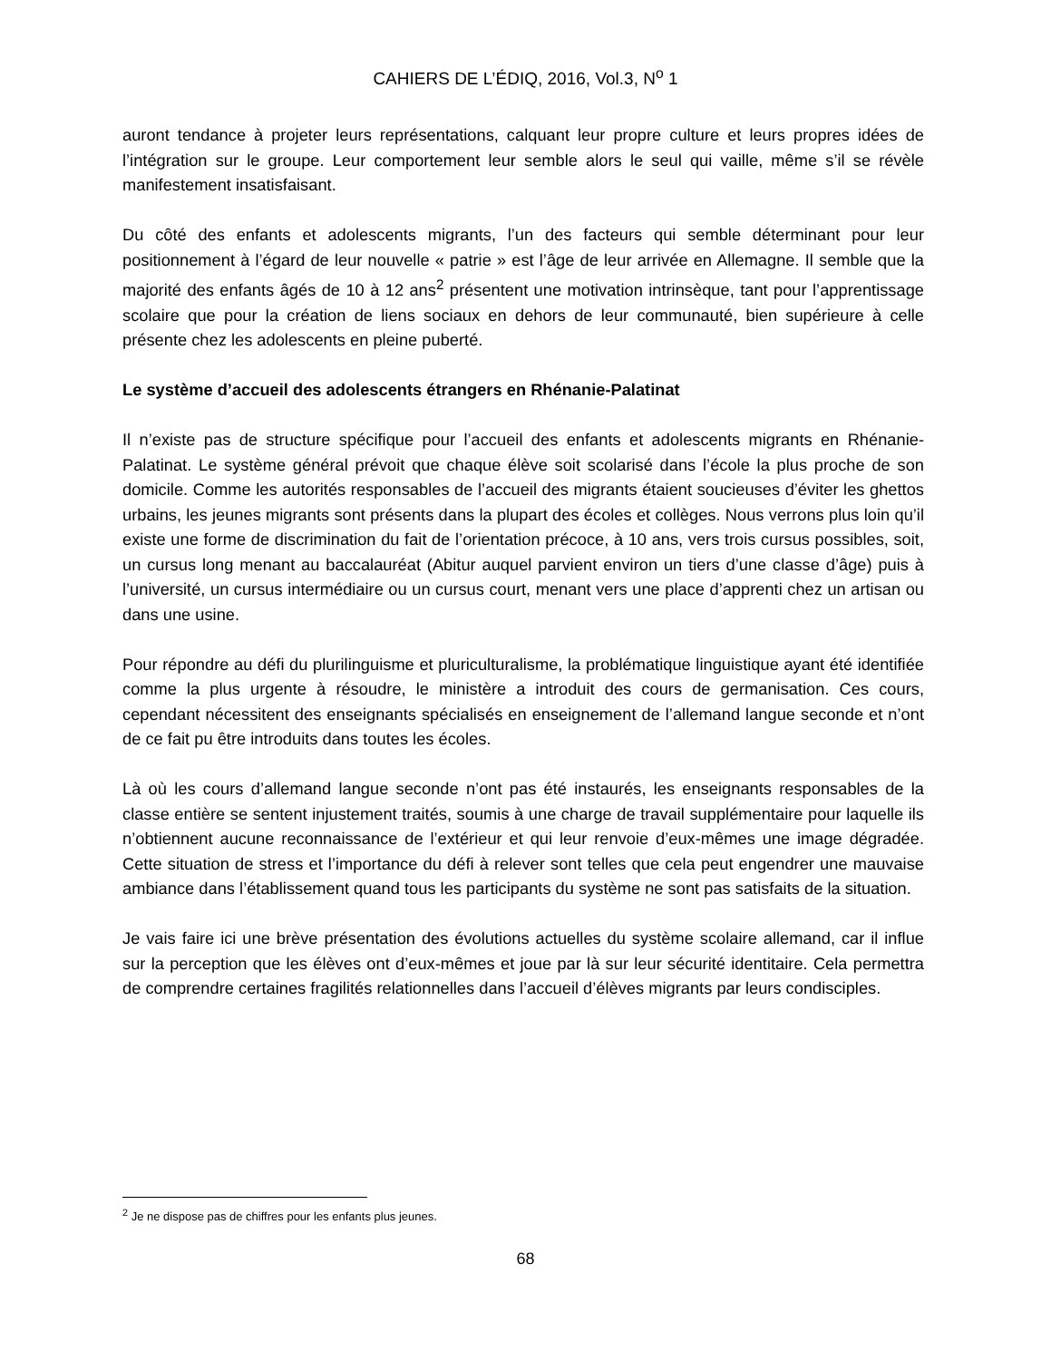CAHIERS DE L’ÉDIQ, 2016, Vol.3, N<sup>o</sup> 1
auront tendance à projeter leurs représentations, calquant leur propre culture et leurs propres idées de l’intégration sur le groupe. Leur comportement leur semble alors le seul qui vaille, même s’il se révèle manifestement insatisfaisant.
Du côté des enfants et adolescents migrants, l’un des facteurs qui semble déterminant pour leur positionnement à l’égard de leur nouvelle « patrie » est l’âge de leur arrivée en Allemagne. Il semble que la majorité des enfants âgés de 10 à 12 ans<sup>2</sup> présentent une motivation intrinsèque, tant pour l’apprentissage scolaire que pour la création de liens sociaux en dehors de leur communauté, bien supérieure à celle présente chez les adolescents en pleine puberté.
Le système d’accueil des adolescents étrangers en Rhénanie-Palatinat
Il n’existe pas de structure spécifique pour l’accueil des enfants et adolescents migrants en Rhénanie-Palatinat. Le système général prévoit que chaque élève soit scolarisé dans l’école la plus proche de son domicile. Comme les autorités responsables de l’accueil des migrants étaient soucieuses d’éviter les ghettos urbains, les jeunes migrants sont présents dans la plupart des écoles et collèges. Nous verrons plus loin qu’il existe une forme de discrimination du fait de l’orientation précoce, à 10 ans, vers trois cursus possibles, soit, un cursus long menant au baccalauréat (Abitur auquel parvient environ un tiers d’une classe d’âge) puis à l’université, un cursus intermédiaire ou un cursus court, menant vers une place d’apprenti chez un artisan ou dans une usine.
Pour répondre au défi du plurilinguisme et pluriculturalisme, la problématique linguistique ayant été identifiée comme la plus urgente à résoudre, le ministère a introduit des cours de germanisation. Ces cours, cependant nécessitent des enseignants spécialisés en enseignement de l’allemand langue seconde et n’ont de ce fait pu être introduits dans toutes les écoles.
Là où les cours d’allemand langue seconde n’ont pas été instaurés, les enseignants responsables de la classe entière se sentent injustement traités, soumis à une charge de travail supplémentaire pour laquelle ils n’obtiennent aucune reconnaissance de l’extérieur et qui leur renvoie d’eux-mêmes une image dégradée. Cette situation de stress et l’importance du défi à relever sont telles que cela peut engendrer une mauvaise ambiance dans l’établissement quand tous les participants du système ne sont pas satisfaits de la situation.
Je vais faire ici une brève présentation des évolutions actuelles du système scolaire allemand, car il influe sur la perception que les élèves ont d’eux-mêmes et joue par là sur leur sécurité identitaire. Cela permettra de comprendre certaines fragilités relationnelles dans l’accueil d’élèves migrants par leurs condisciples.
<sup>2</sup> Je ne dispose pas de chiffres pour les enfants plus jeunes.
68